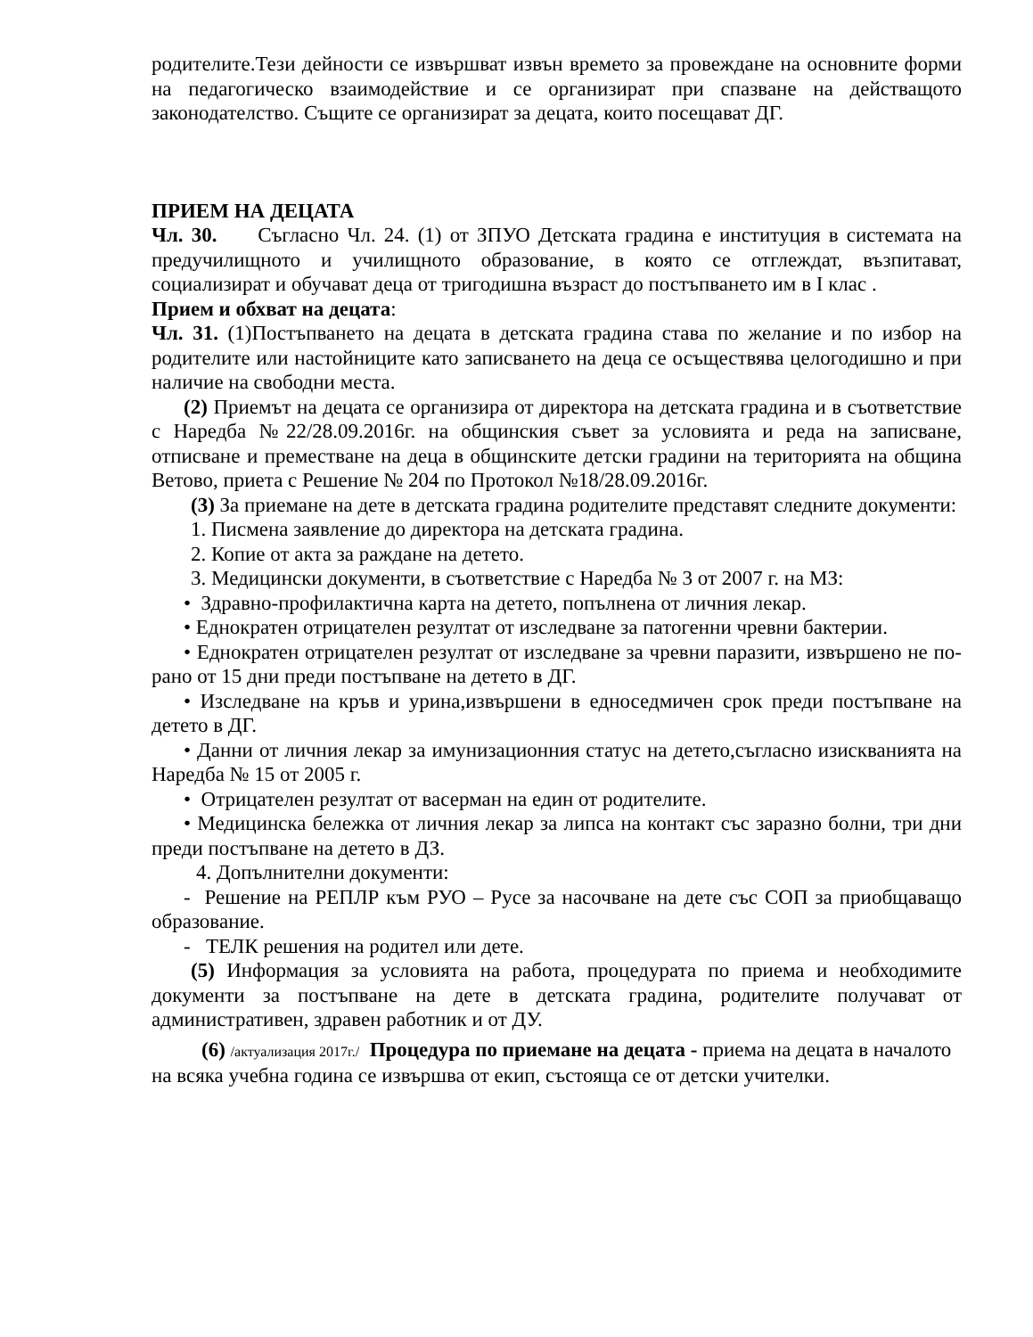родителите.Тези дейности се извършват извън времето за провеждане на основните форми на педагогическо взаимодействие и се организират при спазване на действащото законодателство. Същите се организират за децата, които посещават ДГ.
ПРИЕМ НА ДЕЦАТА
Чл. 30. Съгласно Чл. 24. (1) от ЗПУО Детската градина е институция в системата на предучилищното и училищното образование, в която се отглеждат, възпитават, социализират и обучават деца от тригодишна възраст до постъпването им в I клас .
Прием и обхват на децата:
Чл. 31. (1)Постъпването на децата в детската градина става по желание и по избор на родителите или настойниците като записването на деца се осъществява целогодишно и при наличие на свободни места.
(2) Приемът на децата се организира от директора на детската градина и в съответствие с Наредба №22/28.09.2016г. на общинския съвет за условията и реда на записване, отписване и преместване на деца в общинските детски градини на територията на община Ветово, приета с Решение № 204 по Протокол №18/28.09.2016г.
(3) За приемане на дете в детската градина родителите представят следните документи:
1. Писмена заявление до директора на детската градина.
2. Копие от акта за раждане на детето.
3. Медицински документи, в съответствие с Наредба № 3 от 2007 г. на МЗ:
• Здравно-профилактична карта на детето, попълнена от личния лекар.
• Еднократен отрицателен резултат от изследване за патогенни чревни бактерии.
• Еднократен отрицателен резултат от изследване за чревни паразити, извършено не по-рано от 15 дни преди постъпване на детето в ДГ.
• Изследване на кръв и урина,извършени в едноседмичен срок преди постъпване на детето в ДГ.
• Данни от личния лекар за имунизационния статус на детето,съгласно изискванията на Наредба № 15 от 2005 г.
• Отрицателен резултат от васерман на един от родителите.
• Медицинска бележка от личния лекар за липса на контакт със заразно болни, три дни преди постъпване на детето в ДЗ.
4. Допълнителни документи:
- Решение на РЕПЛР към РУО – Русе за насочване на дете със СОП за приобщаващо образование.
- ТЕЛК решения на родител или дете.
(5) Информация за условията на работа, процедурата по приема и необходимите документи за постъпване на дете в детската градина, родителите получават от административен, здравен работник и от ДУ.
(6) /актуализация 2017г./ Процедура по приемане на децата - приема на децата в началото на всяка учебна година се извършва от екип, състояща се от детски учителки.